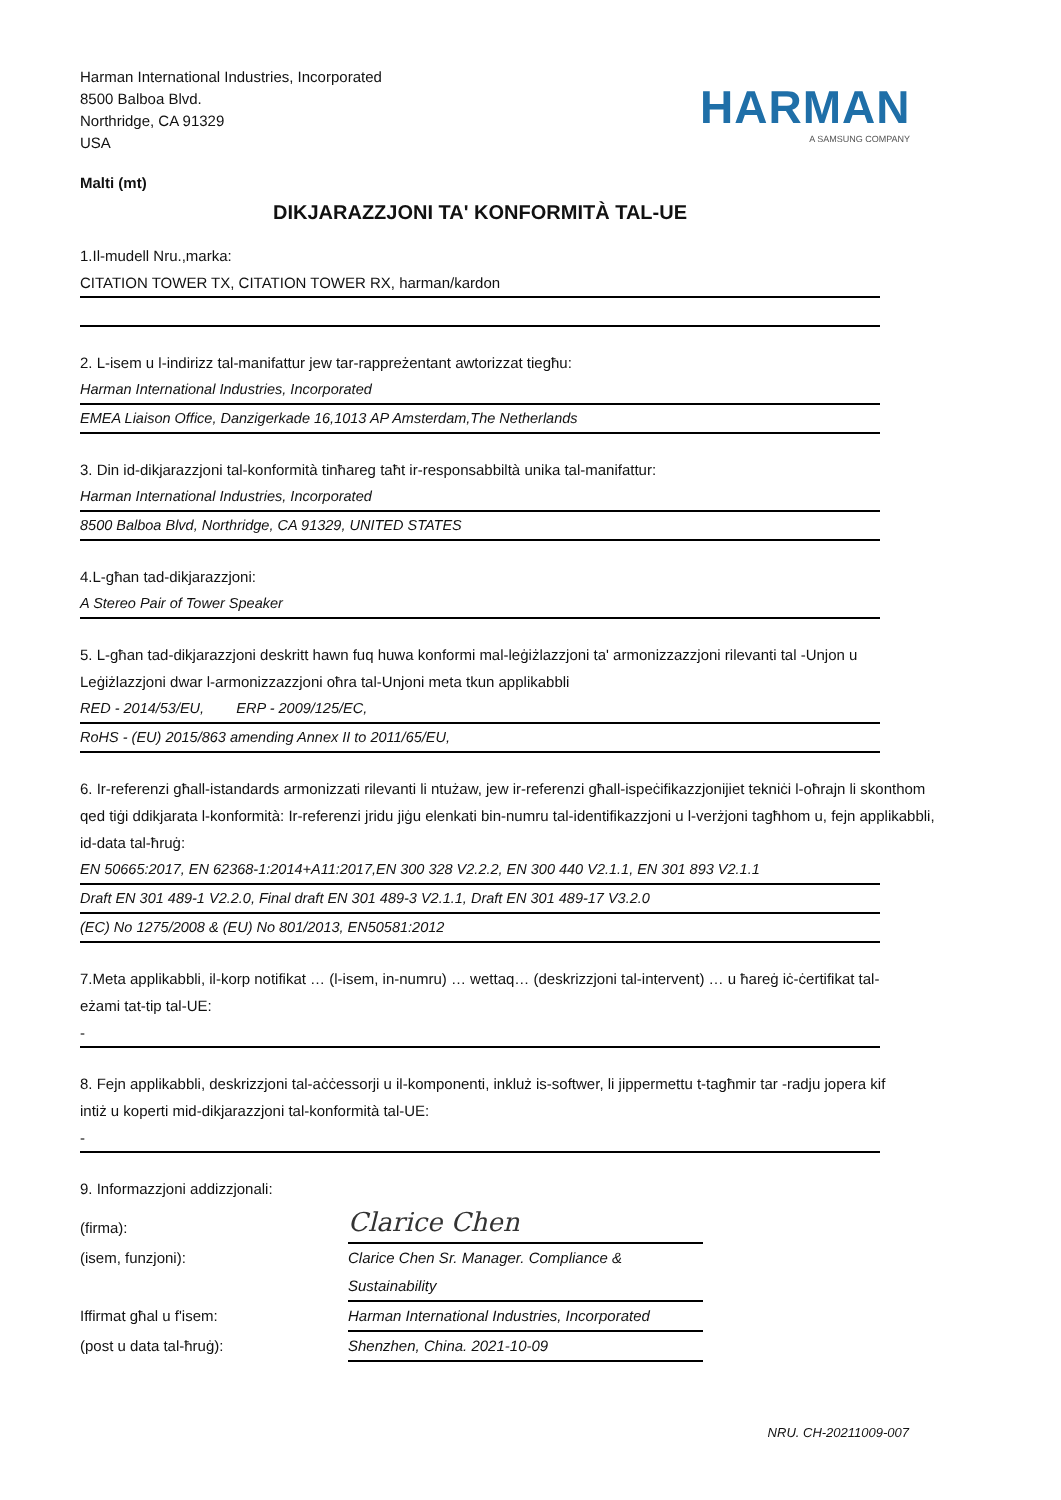Harman International Industries, Incorporated
8500 Balboa Blvd.
Northridge, CA 91329
USA
HARMAN
A SAMSUNG COMPANY
Malti (mt)
DIKJARAZZJONI TA' KONFORMITÀ TAL-UE
1.Il-mudell Nru.,marka:
CITATION TOWER TX, CITATION TOWER RX, harman/kardon
2. L-isem u l-indirizz tal-manifattur jew tar-rappreżentant awtorizzat tiegħu:
Harman International Industries, Incorporated
EMEA Liaison Office, Danzigerkade 16,1013 AP Amsterdam,The Netherlands
3. Din id-dikjarazzjoni tal-konformità tinħareg taħt ir-responsabbiltà unika tal-manifattur:
Harman International Industries, Incorporated
8500 Balboa Blvd, Northridge, CA 91329, UNITED STATES
4.L-għan tad-dikjarazzjoni:
A Stereo Pair of Tower Speaker
5. L-għan tad-dikjarazzjoni deskritt hawn fuq huwa konformi mal-leġiżlazzjoni ta' armonizzazzjoni rilevanti tal -Unjon u Leġiżlazzjoni dwar l-armonizzazzjoni oħra tal-Unjoni meta tkun applikabbli
RED - 2014/53/EU, ERP - 2009/125/EC,
RoHS - (EU) 2015/863 amending Annex II to 2011/65/EU,
6. Ir-referenzi għall-istandards armonizzati rilevanti li ntużaw, jew ir-referenzi għall-ispeċifikazzjonijiet tekniċi l-oħrajn li skonthom qed tiġi ddikjarata l-konformità: Ir-referenzi jridu jiġu elenkati bin-numru tal-identifikazzjoni u l-verżjoni tagħhom u, fejn applikabbli, id-data tal-ħruġ:
EN 50665:2017, EN 62368-1:2014+A11:2017,EN 300 328 V2.2.2, EN 300 440 V2.1.1, EN 301 893 V2.1.1
Draft EN 301 489-1 V2.2.0, Final draft EN 301 489-3 V2.1.1, Draft EN 301 489-17 V3.2.0
(EC) No 1275/2008 & (EU) No 801/2013, EN50581:2012
7.Meta applikabbli, il-korp notifikat … (l-isem, in-numru) … wettaq… (deskrizzjoni tal-intervent) … u ħareġ iċ-ċertifikat tal-eżami tat-tip tal-UE:
-
8. Fejn applikabbli, deskrizzjoni tal-aċċessorji u il-komponenti, inkluż is-softwer, li jippermettu t-tagħmir tar -radju jopera kif intiż u koperti mid-dikjarazzjoni tal-konformità tal-UE:
-
9. Informazzjoni addizzjonali:
(firma):
Clarice Chen
(isem, funzjoni):
Clarice Chen Sr. Manager. Compliance & Sustainability
Iffirmat għal u f'isem:
Harman International Industries, Incorporated
(post u data tal-ħruġ):
Shenzhen, China. 2021-10-09
NRU. CH-20211009-007